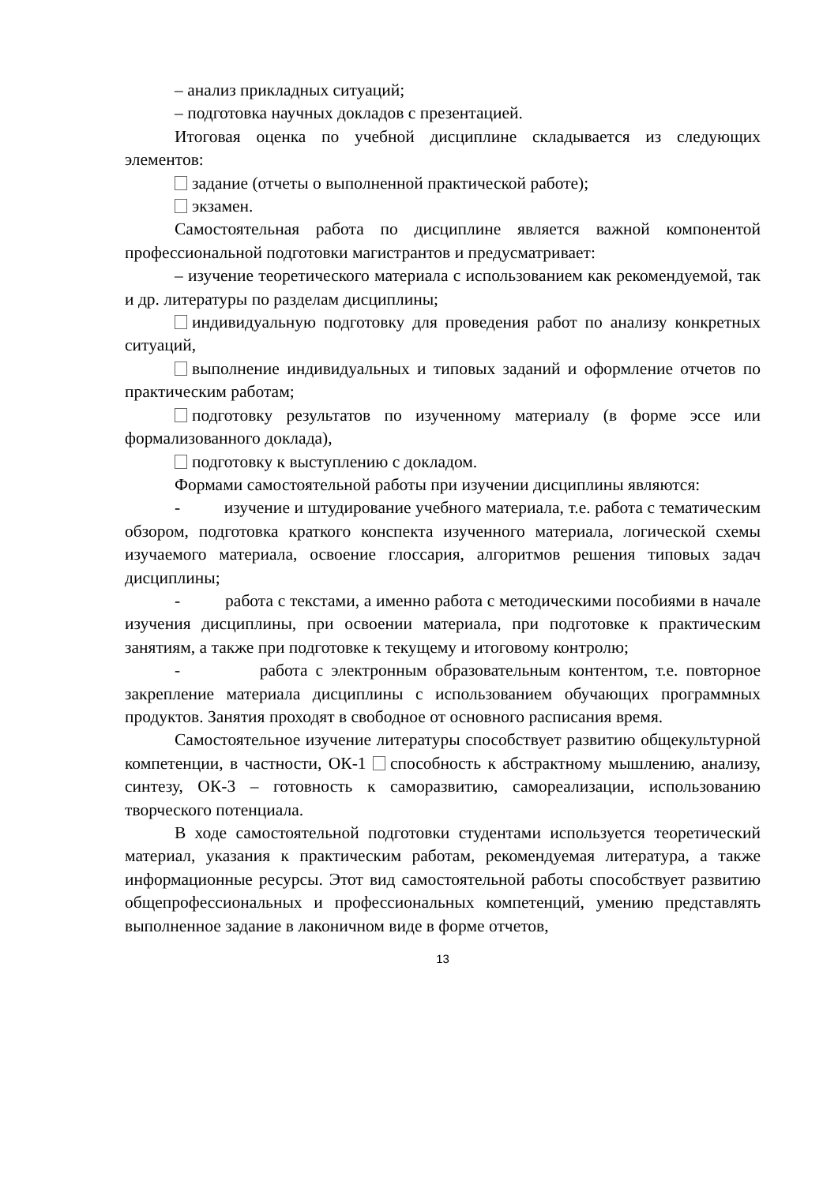– анализ прикладных ситуаций;
– подготовка научных докладов с презентацией.
Итоговая оценка по учебной дисциплине складывается из следующих элементов:
задание (отчеты о выполненной практической работе);
экзамен.
Самостоятельная работа по дисциплине является важной компонентой профессиональной подготовки магистрантов и предусматривает:
– изучение теоретического материала с использованием как рекомендуемой, так и др. литературы по разделам дисциплины;
индивидуальную подготовку для проведения работ по анализу конкретных ситуаций,
выполнение индивидуальных и типовых заданий и оформление отчетов по практическим работам;
подготовку результатов по изученному материалу (в форме эссе или формализованного доклада),
подготовку к выступлению с докладом.
Формами самостоятельной работы при изучении дисциплины являются:
- изучение и штудирование учебного материала, т.е. работа с тематическим обзором, подготовка краткого конспекта изученного материала, логической схемы изучаемого материала, освоение глоссария, алгоритмов решения типовых задач дисциплины;
- работа с текстами, а именно работа с методическими пособиями в начале изучения дисциплины, при освоении материала, при подготовке к практическим занятиям, а также при подготовке к текущему и итоговому контролю;
- работа с электронным образовательным контентом, т.е. повторное закрепление материала дисциплины с использованием обучающих программных продуктов. Занятия проходят в свободное от основного расписания время.
Самостоятельное изучение литературы способствует развитию общекультурной компетенции, в частности, ОК-1 способность к абстрактному мышлению, анализу, синтезу, ОК-3 – готовность к саморазвитию, самореализации, использованию творческого потенциала.
В ходе самостоятельной подготовки студентами используется теоретический материал, указания к практическим работам, рекомендуемая литература, а также информационные ресурсы. Этот вид самостоятельной работы способствует развитию общепрофессиональных и профессиональных компетенций, умению представлять выполненное задание в лаконичном виде в форме отчетов,
13